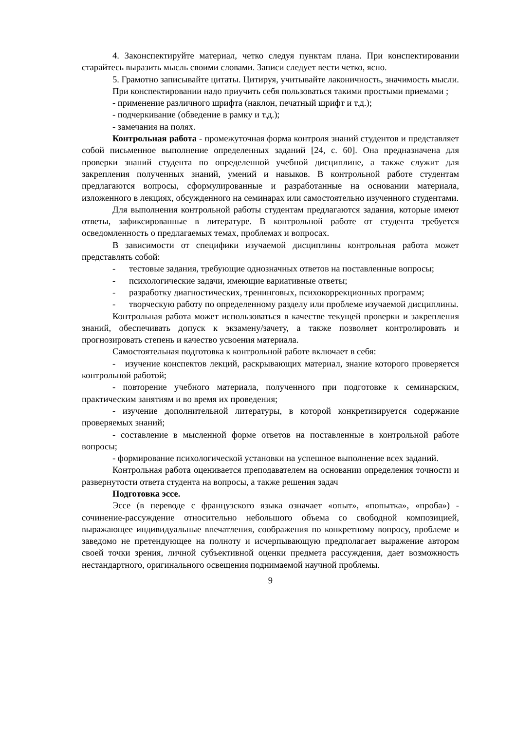4. Законспектируйте материал, четко следуя пунктам плана. При конспектировании старайтесь выразить мысль своими словами. Записи следует вести четко, ясно.
5. Грамотно записывайте цитаты. Цитируя, учитывайте лаконичность, значимость мысли.
При конспектировании надо приучить себя пользоваться такими простыми приемами ;
- применение различного шрифта (наклон, печатный шрифт и т.д.);
- подчеркивание (обведение в рамку и т.д.);
- замечания на полях.
Контрольная работа - промежуточная форма контроля знаний студентов и представляет собой письменное выполнение определенных заданий [24, с. 60]. Она предназначена для проверки знаний студента по определенной учебной дисциплине, а также служит для закрепления полученных знаний, умений и навыков. В контрольной работе студентам предлагаются вопросы, сформулированные и разработанные на основании материала, изложенного в лекциях, обсужденного на семинарах или самостоятельно изученного студентами.
Для выполнения контрольной работы студентам предлагаются задания, которые имеют ответы, зафиксированные в литературе. В контрольной работе от студента требуется осведомленность о предлагаемых темах, проблемах и вопросах.
В зависимости от специфики изучаемой дисциплины контрольная работа может представлять собой:
- тестовые задания, требующие однозначных ответов на поставленные вопросы;
- психологические задачи, имеющие вариативные ответы;
- разработку диагностических, тренинговых, психокоррекционных программ;
- творческую работу по определенному разделу или проблеме изучаемой дисциплины.
Контрольная работа может использоваться в качестве текущей проверки и закрепления знаний, обеспечивать допуск к экзамену/зачету, а также позволяет контролировать и прогнозировать степень и качество усвоения материала.
Самостоятельная подготовка к контрольной работе включает в себя:
- изучение конспектов лекций, раскрывающих материал, знание которого проверяется контрольной работой;
- повторение учебного материала, полученного при подготовке к семинарским, практическим занятиям и во время их проведения;
- изучение дополнительной литературы, в которой конкретизируется содержание проверяемых знаний;
- составление в мысленной форме ответов на поставленные в контрольной работе вопросы;
- формирование психологической установки на успешное выполнение всех заданий.
Контрольная работа оценивается преподавателем на основании определения точности и развернутости ответа студента на вопросы, а также решения задач
Подготовка эссе.
Эссе (в переводе с французского языка означает «опыт», «попытка», «проба») - сочинение-рассуждение относительно небольшого объема со свободной композицией, выражающее индивидуальные впечатления, соображения по конкретному вопросу, проблеме и заведомо не претендующее на полноту и исчерпывающую предполагает выражение автором своей точки зрения, личной субъективной оценки предмета рассуждения, дает возможность нестандартного, оригинального освещения поднимаемой научной проблемы.
9